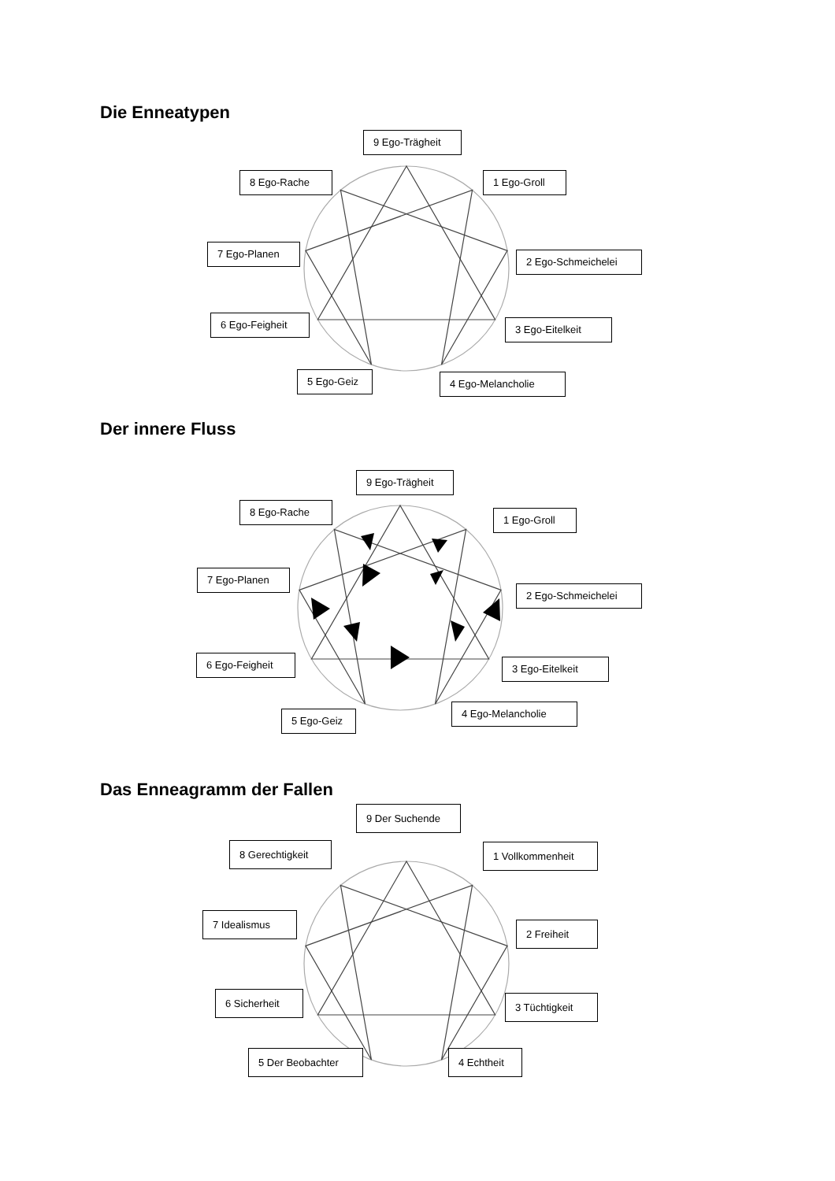Die Enneatypen
9 Ego-Trägheit
8 Ego-Rache 1 Ego-Groll
7 Ego-Planen
2 Ego-Schmeichelei
6 Ego-Feigheit
3 Ego-Eitelkeit
5 Ego-Geiz
4 Ego-Melancholie
Der innere Fluss
9 Ego-Trägheit
8 Ego-Rache
1 Ego-Groll
7 Ego-Planen
2 Ego-Schmeichelei
6 Ego-Feigheit
3 Ego-Eitelkeit
5 Ego-Geiz
4 Ego-Melancholie
Das Enneagramm der Fallen
9 Der Suchende
8 Gerechtigkeit 1 Vollkommenheit
7 Idealismus
2 Freiheit
6 Sicherheit
3 Tüchtigkeit
5 Der Beobachter 4 Echtheit